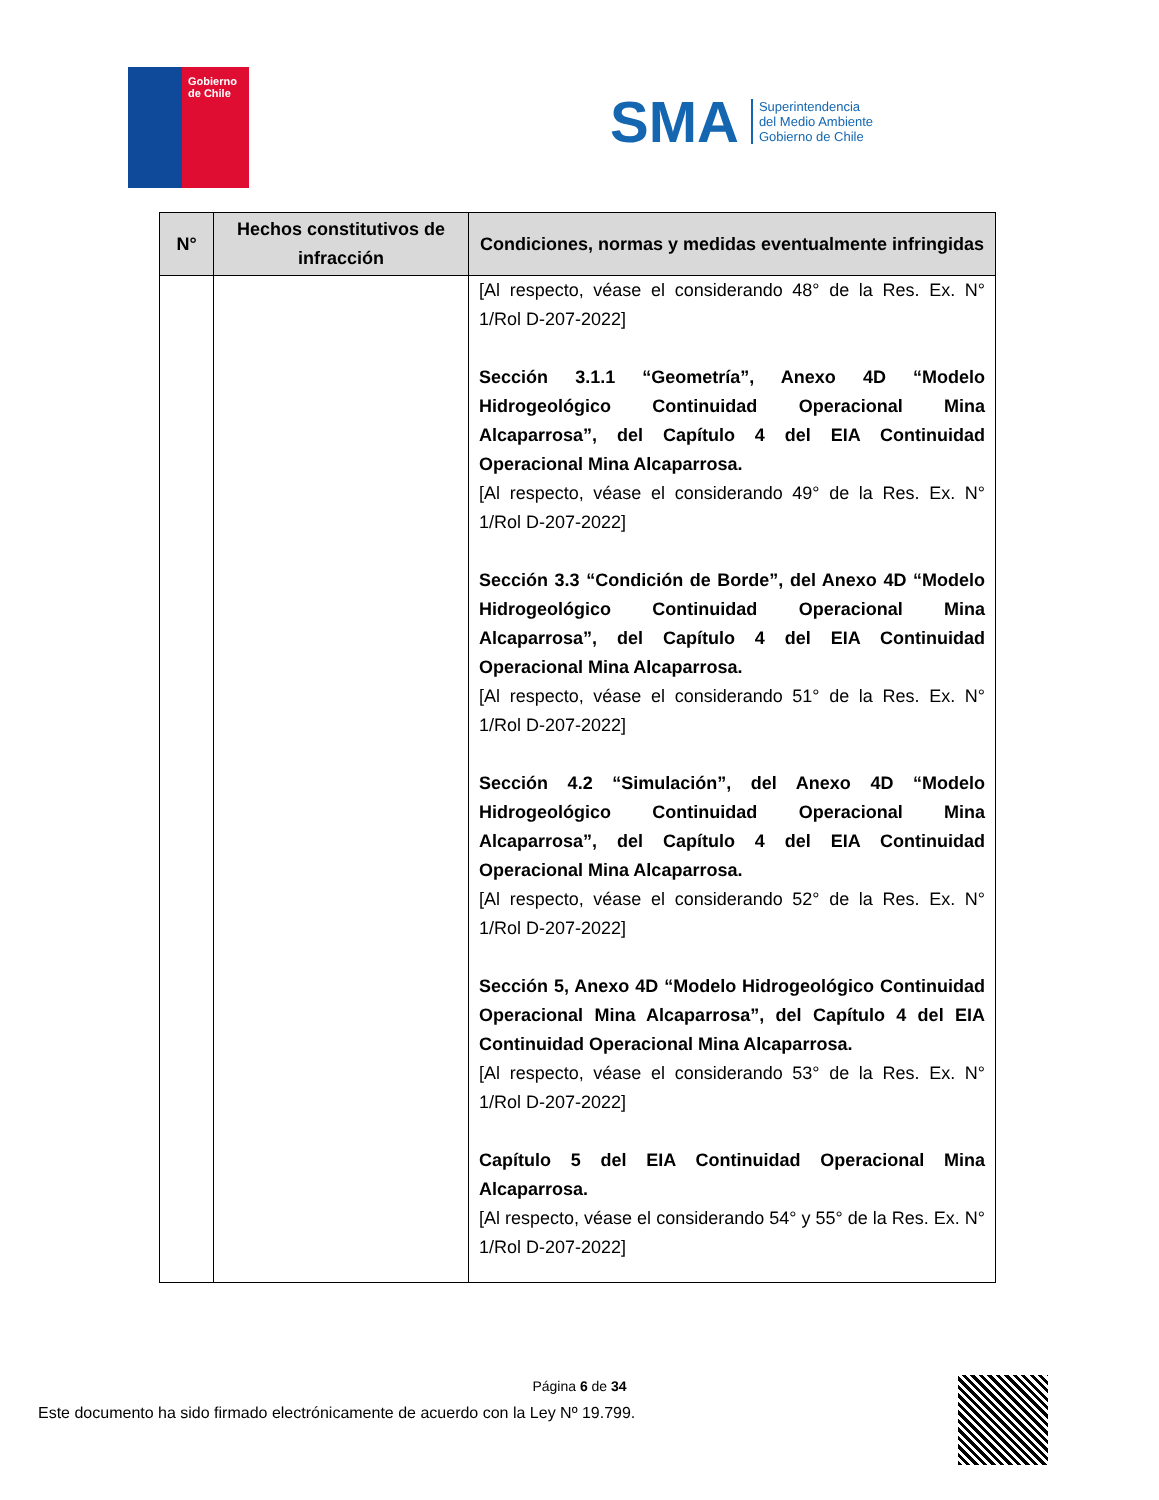Gobierno
de Chile
SMA
Superintendencia
del Medio Ambiente
Gobierno de Chile
| N° | Hechos constitutivos de infracción | Condiciones, normas y medidas eventualmente infringidas |
| --- | --- | --- |
| | | [Al respecto, véase el considerando 48° de la Res. Ex. N° 1/Rol D-207-2022] Sección 3.1.1 “Geometría”, Anexo 4D “Modelo Hidrogeológico Continuidad Operacional Mina Alcaparrosa”, del Capítulo 4 del EIA Continuidad Operacional Mina Alcaparrosa. [Al respecto, véase el considerando 49° de la Res. Ex. N° 1/Rol D-207-2022] Sección 3.3 “Condición de Borde”, del Anexo 4D “Modelo Hidrogeológico Continuidad Operacional Mina Alcaparrosa”, del Capítulo 4 del EIA Continuidad Operacional Mina Alcaparrosa. [Al respecto, véase el considerando 51° de la Res. Ex. N° 1/Rol D-207-2022] Sección 4.2 “Simulación”, del Anexo 4D “Modelo Hidrogeológico Continuidad Operacional Mina Alcaparrosa”, del Capítulo 4 del EIA Continuidad Operacional Mina Alcaparrosa. [Al respecto, véase el considerando 52° de la Res. Ex. N° 1/Rol D-207-2022] Sección 5, Anexo 4D “Modelo Hidrogeológico Continuidad Operacional Mina Alcaparrosa”, del Capítulo 4 del EIA Continuidad Operacional Mina Alcaparrosa. [Al respecto, véase el considerando 53° de la Res. Ex. N° 1/Rol D-207-2022] Capítulo 5 del EIA Continuidad Operacional Mina Alcaparrosa. [Al respecto, véase el considerando 54° y 55° de la Res. Ex. N° 1/Rol D-207-2022] |
Página 6 de 34
Este documento ha sido firmado electrónicamente de acuerdo con la Ley Nº 19.799.